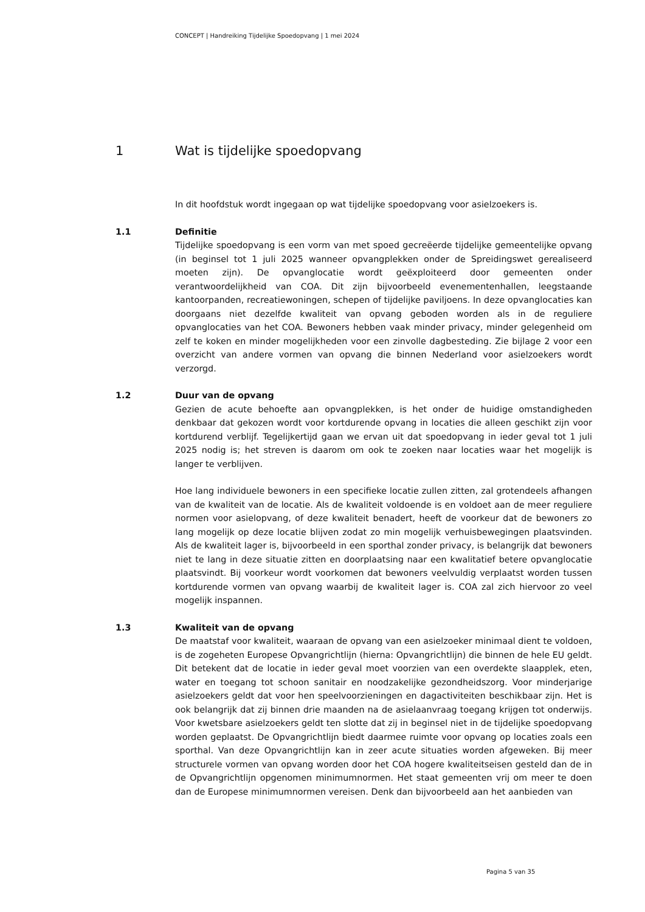CONCEPT | Handreiking Tijdelijke Spoedopvang | 1 mei 2024
1 Wat is tijdelijke spoedopvang
In dit hoofdstuk wordt ingegaan op wat tijdelijke spoedopvang voor asielzoekers is.
1.1 Definitie
Tijdelijke spoedopvang is een vorm van met spoed gecreëerde tijdelijke gemeentelijke opvang (in beginsel tot 1 juli 2025 wanneer opvangplekken onder de Spreidingswet gerealiseerd moeten zijn). De opvanglocatie wordt geëxploiteerd door gemeenten onder verantwoordelijkheid van COA. Dit zijn bijvoorbeeld evenementenhallen, leegstaande kantoorpanden, recreatiewoningen, schepen of tijdelijke paviljoens. In deze opvanglocaties kan doorgaans niet dezelfde kwaliteit van opvang geboden worden als in de reguliere opvanglocaties van het COA. Bewoners hebben vaak minder privacy, minder gelegenheid om zelf te koken en minder mogelijkheden voor een zinvolle dagbesteding. Zie bijlage 2 voor een overzicht van andere vormen van opvang die binnen Nederland voor asielzoekers wordt verzorgd.
1.2 Duur van de opvang
Gezien de acute behoefte aan opvangplekken, is het onder de huidige omstandigheden denkbaar dat gekozen wordt voor kortdurende opvang in locaties die alleen geschikt zijn voor kortdurend verblijf. Tegelijkertijd gaan we ervan uit dat spoedopvang in ieder geval tot 1 juli 2025 nodig is; het streven is daarom om ook te zoeken naar locaties waar het mogelijk is langer te verblijven.
Hoe lang individuele bewoners in een specifieke locatie zullen zitten, zal grotendeels afhangen van de kwaliteit van de locatie. Als de kwaliteit voldoende is en voldoet aan de meer reguliere normen voor asielopvang, of deze kwaliteit benadert, heeft de voorkeur dat de bewoners zo lang mogelijk op deze locatie blijven zodat zo min mogelijk verhuisbewegingen plaatsvinden. Als de kwaliteit lager is, bijvoorbeeld in een sporthal zonder privacy, is belangrijk dat bewoners niet te lang in deze situatie zitten en doorplaatsing naar een kwalitatief betere opvanglocatie plaatsvindt. Bij voorkeur wordt voorkomen dat bewoners veelvuldig verplaatst worden tussen kortdurende vormen van opvang waarbij de kwaliteit lager is. COA zal zich hiervoor zo veel mogelijk inspannen.
1.3 Kwaliteit van de opvang
De maatstaf voor kwaliteit, waaraan de opvang van een asielzoeker minimaal dient te voldoen, is de zogeheten Europese Opvangrichtlijn (hierna: Opvangrichtlijn) die binnen de hele EU geldt. Dit betekent dat de locatie in ieder geval moet voorzien van een overdekte slaapplek, eten, water en toegang tot schoon sanitair en noodzakelijke gezondheidszorg. Voor minderjarige asielzoekers geldt dat voor hen speelvoorzieningen en dagactiviteiten beschikbaar zijn. Het is ook belangrijk dat zij binnen drie maanden na de asielaanvraag toegang krijgen tot onderwijs. Voor kwetsbare asielzoekers geldt ten slotte dat zij in beginsel niet in de tijdelijke spoedopvang worden geplaatst. De Opvangrichtlijn biedt daarmee ruimte voor opvang op locaties zoals een sporthal. Van deze Opvangrichtlijn kan in zeer acute situaties worden afgeweken. Bij meer structurele vormen van opvang worden door het COA hogere kwaliteitseisen gesteld dan de in de Opvangrichtlijn opgenomen minimumnormen. Het staat gemeenten vrij om meer te doen dan de Europese minimumnormen vereisen. Denk dan bijvoorbeeld aan het aanbieden van
Pagina 5 van 35